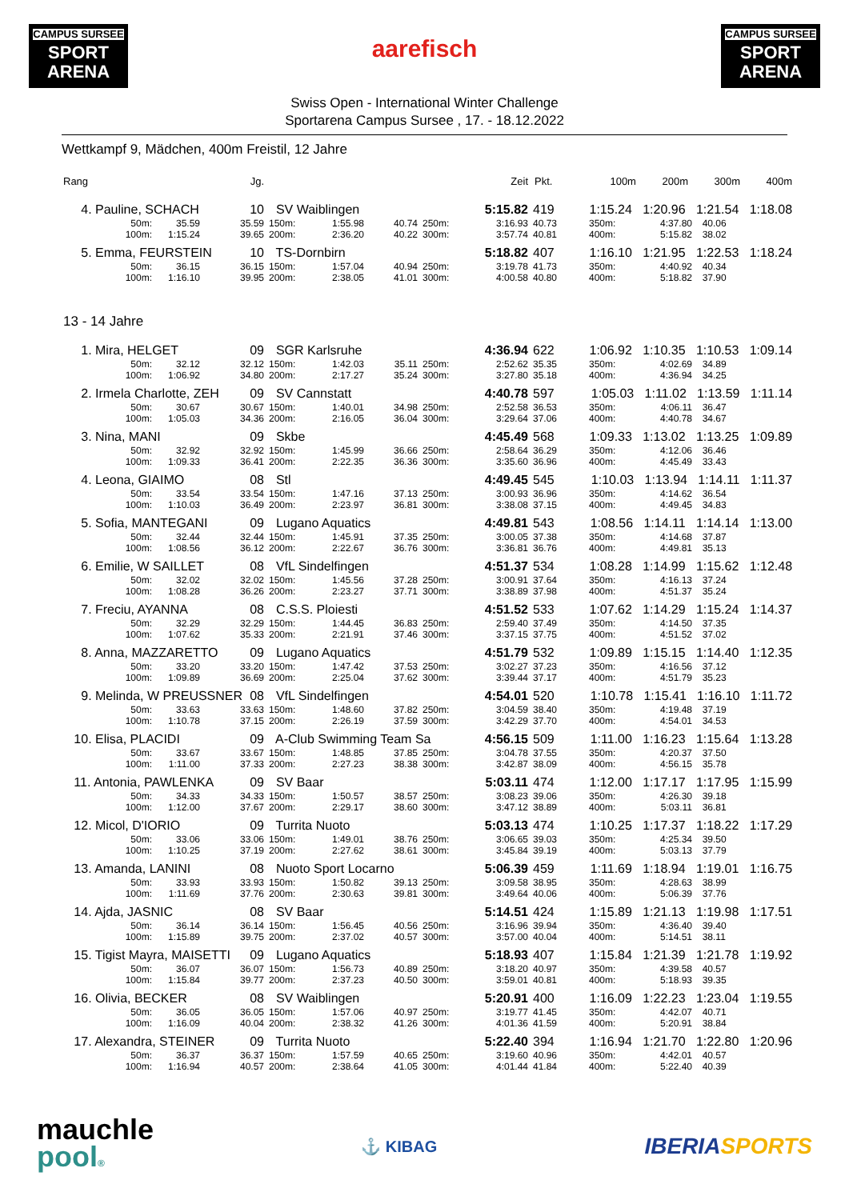CAMPUS SURSEE
SPORT ARENA
aarefisch
CAMPUS SURSEE
SPORT ARENA
Swiss Open - International Winter Challenge
Sportarena Campus Sursee , 17. - 18.12.2022
Wettkampf 9, Mädchen, 400m Freistil, 12 Jahre
| Rang | | Jg. | | | | | Zeit | Pkt. | 100m 200m 300m 400m | | |
| --- | --- | --- | --- | --- | --- | --- | --- | --- | --- | --- | --- |
| 4. Pauline, SCHACH | | 10 | SV Waiblingen | | | | 5:15.82 | 419 | 1:15.24 1:20.96 1:21.54 1:18.08 | | |
| 50m: | 35.59 | 35.59 | 150m: | 1:55.98 | 40.74 | 250m: | 3:16.93 | 40.73 | 350m: | 4:37.80 | 40.06 |
| 100m: | 1:15.24 | 39.65 | 200m: | 2:36.20 | 40.22 | 300m: | 3:57.74 | 40.81 | 400m: | 5:15.82 | 38.02 |
| 5. Emma, FEURSTEIN | | 10 | TS-Dornbirn | | | | 5:18.82 | 407 | 1:16.10 1:21.95 1:22.53 1:18.24 | | |
| 50m: | 36.15 | 36.15 | 150m: | 1:57.04 | 40.94 | 250m: | 3:19.78 | 41.73 | 350m: | 4:40.92 | 40.34 |
| 100m: | 1:16.10 | 39.95 | 200m: | 2:38.05 | 41.01 | 300m: | 4:00.58 | 40.80 | 400m: | 5:18.82 | 37.90 |
| 13 - 14 Jahre | | | | | | | | | | | |
| 1. Mira, HELGET | | 09 | SGR Karlsruhe | | | | 4:36.94 | 622 | 1:06.92 1:10.35 1:10.53 1:09.14 | | |
| 50m: | 32.12 | 32.12 | 150m: | 1:42.03 | 35.11 | 250m: | 2:52.62 | 35.35 | 350m: | 4:02.69 | 34.89 |
| 100m: | 1:06.92 | 34.80 | 200m: | 2:17.27 | 35.24 | 300m: | 3:27.80 | 35.18 | 400m: | 4:36.94 | 34.25 |
| 2. Irmela Charlotte, ZEH | | 09 | SV Cannstatt | | | | 4:40.78 | 597 | 1:05.03 1:11.02 1:13.59 1:11.14 | | |
| 50m: | 30.67 | 30.67 | 150m: | 1:40.01 | 34.98 | 250m: | 2:52.58 | 36.53 | 350m: | 4:06.11 | 36.47 |
| 100m: | 1:05.03 | 34.36 | 200m: | 2:16.05 | 36.04 | 300m: | 3:29.64 | 37.06 | 400m: | 4:40.78 | 34.67 |
| 3. Nina, MANI | | 09 | Skbe | | | | 4:45.49 | 568 | 1:09.33 1:13.02 1:13.25 1:09.89 | | |
| 50m: | 32.92 | 32.92 | 150m: | 1:45.99 | 36.66 | 250m: | 2:58.64 | 36.29 | 350m: | 4:12.06 | 36.46 |
| 100m: | 1:09.33 | 36.41 | 200m: | 2:22.35 | 36.36 | 300m: | 3:35.60 | 36.96 | 400m: | 4:45.49 | 33.43 |
| 4. Leona, GIAIMO | | 08 | Stl | | | | 4:49.45 | 545 | 1:10.03 1:13.94 1:14.11 1:11.37 | | |
| 50m: | 33.54 | 33.54 | 150m: | 1:47.16 | 37.13 | 250m: | 3:00.93 | 36.96 | 350m: | 4:14.62 | 36.54 |
| 100m: | 1:10.03 | 36.49 | 200m: | 2:23.97 | 36.81 | 300m: | 3:38.08 | 37.15 | 400m: | 4:49.45 | 34.83 |
| 5. Sofia, MANTEGANI | | 09 | Lugano Aquatics | | | | 4:49.81 | 543 | 1:08.56 1:14.11 1:14.14 1:13.00 | | |
| 50m: | 32.44 | 32.44 | 150m: | 1:45.91 | 37.35 | 250m: | 3:00.05 | 37.38 | 350m: | 4:14.68 | 37.87 |
| 100m: | 1:08.56 | 36.12 | 200m: | 2:22.67 | 36.76 | 300m: | 3:36.81 | 36.76 | 400m: | 4:49.81 | 35.13 |
| 6. Emilie, W SAILLET | | 08 | VfL Sindelfingen | | | | 4:51.37 | 534 | 1:08.28 1:14.99 1:15.62 1:12.48 | | |
| 50m: | 32.02 | 32.02 | 150m: | 1:45.56 | 37.28 | 250m: | 3:00.91 | 37.64 | 350m: | 4:16.13 | 37.24 |
| 100m: | 1:08.28 | 36.26 | 200m: | 2:23.27 | 37.71 | 300m: | 3:38.89 | 37.98 | 400m: | 4:51.37 | 35.24 |
| 7. Freciu, AYANNA | | 08 | C.S.S. Ploiesti | | | | 4:51.52 | 533 | 1:07.62 1:14.29 1:15.24 1:14.37 | | |
| 50m: | 32.29 | 32.29 | 150m: | 1:44.45 | 36.83 | 250m: | 2:59.40 | 37.49 | 350m: | 4:14.50 | 37.35 |
| 100m: | 1:07.62 | 35.33 | 200m: | 2:21.91 | 37.46 | 300m: | 3:37.15 | 37.75 | 400m: | 4:51.52 | 37.02 |
| 8. Anna, MAZZARETTO | | 09 | Lugano Aquatics | | | | 4:51.79 | 532 | 1:09.89 1:15.15 1:14.40 1:12.35 | | |
| 50m: | 33.20 | 33.20 | 150m: | 1:47.42 | 37.53 | 250m: | 3:02.27 | 37.23 | 350m: | 4:16.56 | 37.12 |
| 100m: | 1:09.89 | 36.69 | 200m: | 2:25.04 | 37.62 | 300m: | 3:39.44 | 37.17 | 400m: | 4:51.79 | 35.23 |
| 9. Melinda, W PREUSSNER | | 08 | VfL Sindelfingen | | | | 4:54.01 | 520 | 1:10.78 1:15.41 1:16.10 1:11.72 | | |
| 50m: | 33.63 | 33.63 | 150m: | 1:48.60 | 37.82 | 250m: | 3:04.59 | 38.40 | 350m: | 4:19.48 | 37.19 |
| 100m: | 1:10.78 | 37.15 | 200m: | 2:26.19 | 37.59 | 300m: | 3:42.29 | 37.70 | 400m: | 4:54.01 | 34.53 |
| 10. Elisa, PLACIDI | | 09 | A-Club Swimming Team Sa | | | | 4:56.15 | 509 | 1:11.00 1:16.23 1:15.64 1:13.28 | | |
| 50m: | 33.67 | 33.67 | 150m: | 1:48.85 | 37.85 | 250m: | 3:04.78 | 37.55 | 350m: | 4:20.37 | 37.50 |
| 100m: | 1:11.00 | 37.33 | 200m: | 2:27.23 | 38.38 | 300m: | 3:42.87 | 38.09 | 400m: | 4:56.15 | 35.78 |
| 11. Antonia, PAWLENKA | | 09 | SV Baar | | | | 5:03.11 | 474 | 1:12.00 1:17.17 1:17.95 1:15.99 | | |
| 50m: | 34.33 | 34.33 | 150m: | 1:50.57 | 38.57 | 250m: | 3:08.23 | 39.06 | 350m: | 4:26.30 | 39.18 |
| 100m: | 1:12.00 | 37.67 | 200m: | 2:29.17 | 38.60 | 300m: | 3:47.12 | 38.89 | 400m: | 5:03.11 | 36.81 |
| 12. Micol, D'IORIO | | 09 | Turrita Nuoto | | | | 5:03.13 | 474 | 1:10.25 1:17.37 1:18.22 1:17.29 | | |
| 50m: | 33.06 | 33.06 | 150m: | 1:49.01 | 38.76 | 250m: | 3:06.65 | 39.03 | 350m: | 4:25.34 | 39.50 |
| 100m: | 1:10.25 | 37.19 | 200m: | 2:27.62 | 38.61 | 300m: | 3:45.84 | 39.19 | 400m: | 5:03.13 | 37.79 |
| 13. Amanda, LANINI | | 08 | Nuoto Sport Locarno | | | | 5:06.39 | 459 | 1:11.69 1:18.94 1:19.01 1:16.75 | | |
| 50m: | 33.93 | 33.93 | 150m: | 1:50.82 | 39.13 | 250m: | 3:09.58 | 38.95 | 350m: | 4:28.63 | 38.99 |
| 100m: | 1:11.69 | 37.76 | 200m: | 2:30.63 | 39.81 | 300m: | 3:49.64 | 40.06 | 400m: | 5:06.39 | 37.76 |
| 14. Ajda, JASNIC | | 08 | SV Baar | | | | 5:14.51 | 424 | 1:15.89 1:21.13 1:19.98 1:17.51 | | |
| 50m: | 36.14 | 36.14 | 150m: | 1:56.45 | 40.56 | 250m: | 3:16.96 | 39.94 | 350m: | 4:36.40 | 39.40 |
| 100m: | 1:15.89 | 39.75 | 200m: | 2:37.02 | 40.57 | 300m: | 3:57.00 | 40.04 | 400m: | 5:14.51 | 38.11 |
| 15. Tigist Mayra, MAISETTI | | 09 | Lugano Aquatics | | | | 5:18.93 | 407 | 1:15.84 1:21.39 1:21.78 1:19.92 | | |
| 50m: | 36.07 | 36.07 | 150m: | 1:56.73 | 40.89 | 250m: | 3:18.20 | 40.97 | 350m: | 4:39.58 | 40.57 |
| 100m: | 1:15.84 | 39.77 | 200m: | 2:37.23 | 40.50 | 300m: | 3:59.01 | 40.81 | 400m: | 5:18.93 | 39.35 |
| 16. Olivia, BECKER | | 08 | SV Waiblingen | | | | 5:20.91 | 400 | 1:16.09 1:22.23 1:23.04 1:19.55 | | |
| 50m: | 36.05 | 36.05 | 150m: | 1:57.06 | 40.97 | 250m: | 3:19.77 | 41.45 | 350m: | 4:42.07 | 40.71 |
| 100m: | 1:16.09 | 40.04 | 200m: | 2:38.32 | 41.26 | 300m: | 4:01.36 | 41.59 | 400m: | 5:20.91 | 38.84 |
| 17. Alexandra, STEINER | | 09 | Turrita Nuoto | | | | 5:22.40 | 394 | 1:16.94 1:21.70 1:22.80 1:20.96 | | |
| 50m: | 36.37 | 36.37 | 150m: | 1:57.59 | 40.65 | 250m: | 3:19.60 | 40.96 | 350m: | 4:42.01 | 40.57 |
| 100m: | 1:16.94 | 40.57 | 200m: | 2:38.64 | 41.05 | 300m: | 4:01.44 | 41.84 | 400m: | 5:22.40 | 40.39 |
mauchle
pool®
⚓ KIBAG
IBERIASPORTS